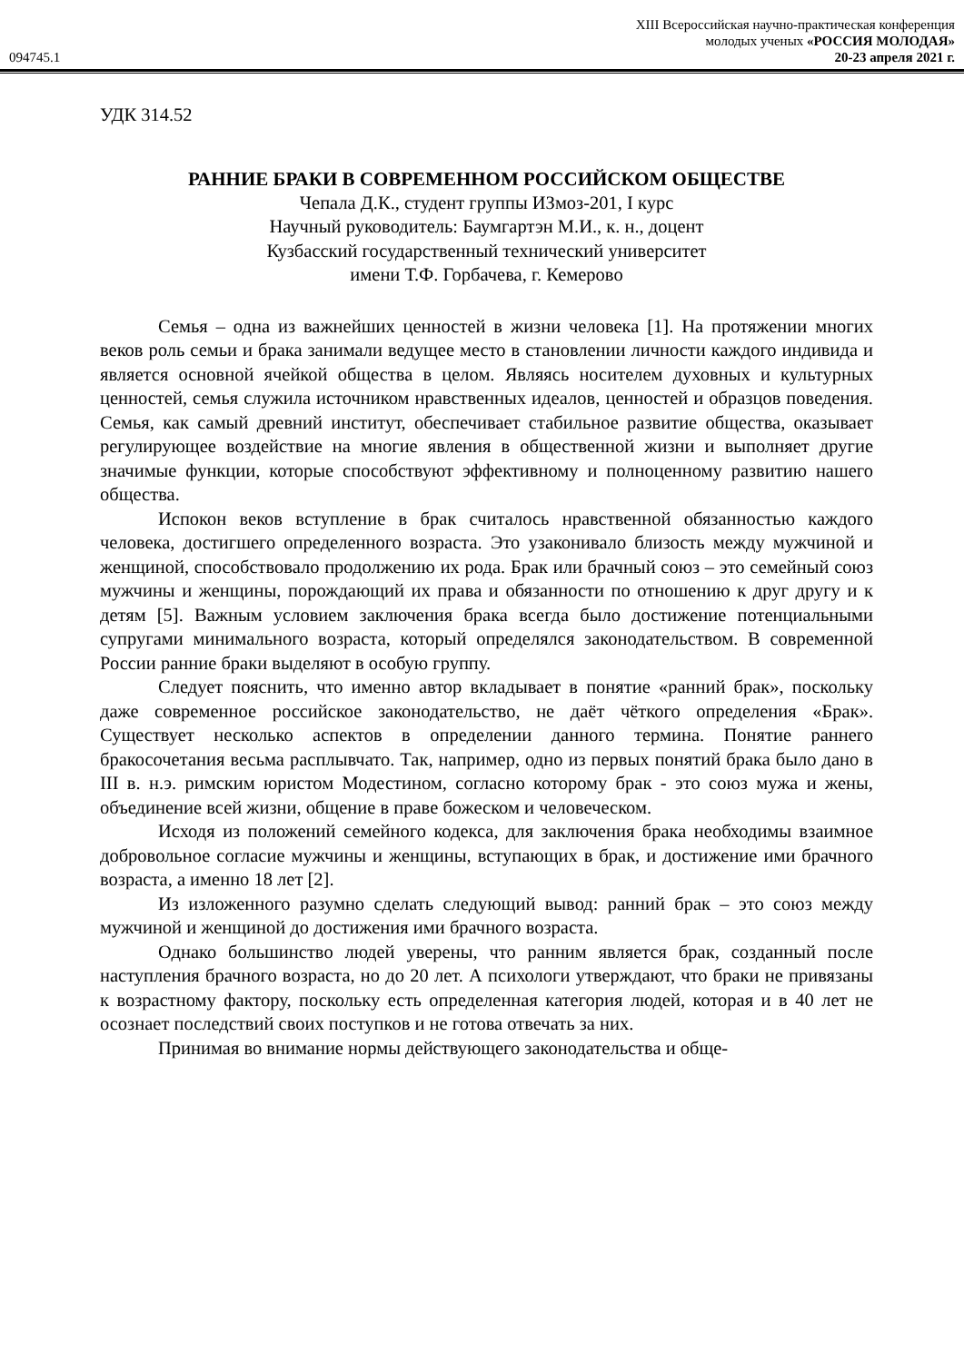XIII Всероссийская научно-практическая конференция
молодых ученых «РОССИЯ МОЛОДАЯ»
094745.1 20-23 апреля 2021 г.
УДК 314.52
РАННИЕ БРАКИ В СОВРЕМЕННОМ РОССИЙСКОМ ОБЩЕСТВЕ
Чепала Д.К., студент группы ИЗмоз-201, I курс
Научный руководитель: Баумгартэн М.И., к. н., доцент
Кузбасский государственный технический университет
имени Т.Ф. Горбачева, г. Кемерово
Семья – одна из важнейших ценностей в жизни человека [1]. На протяжении многих веков роль семьи и брака занимали ведущее место в становлении личности каждого индивида и является основной ячейкой общества в целом. Являясь носителем духовных и культурных ценностей, семья служила источником нравственных идеалов, ценностей и образцов поведения. Семья, как самый древний институт, обеспечивает стабильное развитие общества, оказывает регулирующее воздействие на многие явления в общественной жизни и выполняет другие значимые функции, которые способствуют эффективному и полноценному развитию нашего общества.
Испокон веков вступление в брак считалось нравственной обязанностью каждого человека, достигшего определенного возраста. Это узаконивало близость между мужчиной и женщиной, способствовало продолжению их рода. Брак или брачный союз – это семейный союз мужчины и женщины, порождающий их права и обязанности по отношению к друг другу и к детям [5]. Важным условием заключения брака всегда было достижение потенциальными супругами минимального возраста, который определялся законодательством. В современной России ранние браки выделяют в особую группу.
Следует пояснить, что именно автор вкладывает в понятие «ранний брак», поскольку даже современное российское законодательство, не даёт чёткого определения «Брак». Существует несколько аспектов в определении данного термина. Понятие раннего бракосочетания весьма расплывчато. Так, например, одно из первых понятий брака было дано в III в. н.э. римским юристом Модестином, согласно которому брак - это союз мужа и жены, объединение всей жизни, общение в праве божеском и человеческом.
Исходя из положений семейного кодекса, для заключения брака необходимы взаимное добровольное согласие мужчины и женщины, вступающих в брак, и достижение ими брачного возраста, а именно 18 лет [2].
Из изложенного разумно сделать следующий вывод: ранний брак – это союз между мужчиной и женщиной до достижения ими брачного возраста.
Однако большинство людей уверены, что ранним является брак, созданный после наступления брачного возраста, но до 20 лет. А психологи утверждают, что браки не привязаны к возрастному фактору, поскольку есть определенная категория людей, которая и в 40 лет не осознает последствий своих поступков и не готова отвечать за них.
Принимая во внимание нормы действующего законодательства и обще-